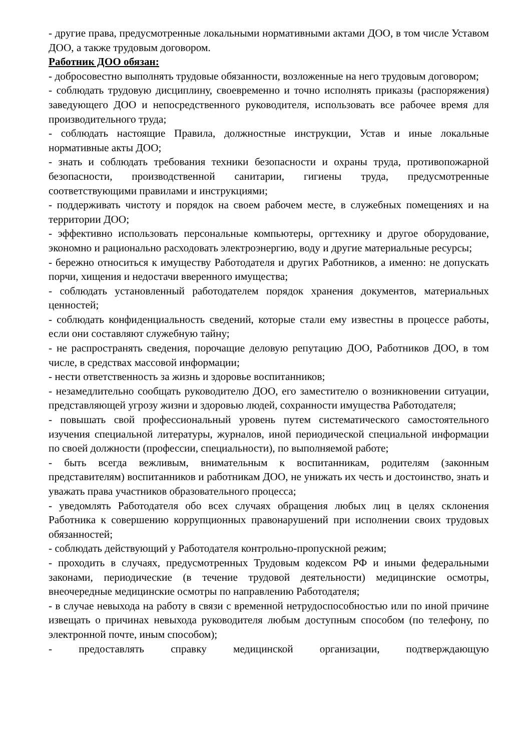- другие права, предусмотренные локальными нормативными актами ДОО, в том числе Уставом ДОО, а также трудовым договором.
Работник ДОО обязан:
- добросовестно выполнять трудовые обязанности, возложенные на него трудовым договором;
- соблюдать трудовую дисциплину, своевременно и точно исполнять приказы (распоряжения) заведующего ДОО и непосредственного руководителя, использовать все рабочее время для производительного труда;
- соблюдать настоящие Правила, должностные инструкции, Устав и иные локальные нормативные акты ДОО;
- знать и соблюдать требования техники безопасности и охраны труда, противопожарной безопасности, производственной санитарии, гигиены труда, предусмотренные соответствующими правилами и инструкциями;
- поддерживать чистоту и порядок на своем рабочем месте, в служебных помещениях и на территории ДОО;
- эффективно использовать персональные компьютеры, оргтехнику и другое оборудование, экономно и рационально расходовать электроэнергию, воду и другие материальные ресурсы;
- бережно относиться к имуществу Работодателя и других Работников, а именно: не допускать порчи, хищения и недостачи вверенного имущества;
- соблюдать установленный работодателем порядок хранения документов, материальных ценностей;
- соблюдать конфиденциальность сведений, которые стали ему известны в процессе работы, если они составляют служебную тайну;
- не распространять сведения, порочащие деловую репутацию ДОО, Работников ДОО, в том числе, в средствах массовой информации;
- нести ответственность за жизнь и здоровье воспитанников;
- незамедлительно сообщать руководителю ДОО, его заместителю о возникновении ситуации, представляющей угрозу жизни и здоровью людей, сохранности имущества Работодателя;
- повышать свой профессиональный уровень путем систематического самостоятельного изучения специальной литературы, журналов, иной периодической специальной информации по своей должности (профессии, специальности), по выполняемой работе;
- быть всегда вежливым, внимательным к воспитанникам, родителям (законным представителям) воспитанников и работникам ДОО, не унижать их честь и достоинство, знать и уважать права участников образовательного процесса;
- уведомлять Работодателя обо всех случаях обращения любых лиц в целях склонения Работника к совершению коррупционных правонарушений при исполнении своих трудовых обязанностей;
- соблюдать действующий у Работодателя контрольно-пропускной режим;
- проходить в случаях, предусмотренных Трудовым кодексом РФ и иными федеральными законами, периодические (в течение трудовой деятельности) медицинские осмотры, внеочередные медицинские осмотры по направлению Работодателя;
- в случае невыхода на работу в связи с временной нетрудоспособностью или по иной причине извещать о причинах невыхода руководителя любым доступным способом (по телефону, по электронной почте, иным способом);
- предоставлять справку медицинской организации, подтверждающую